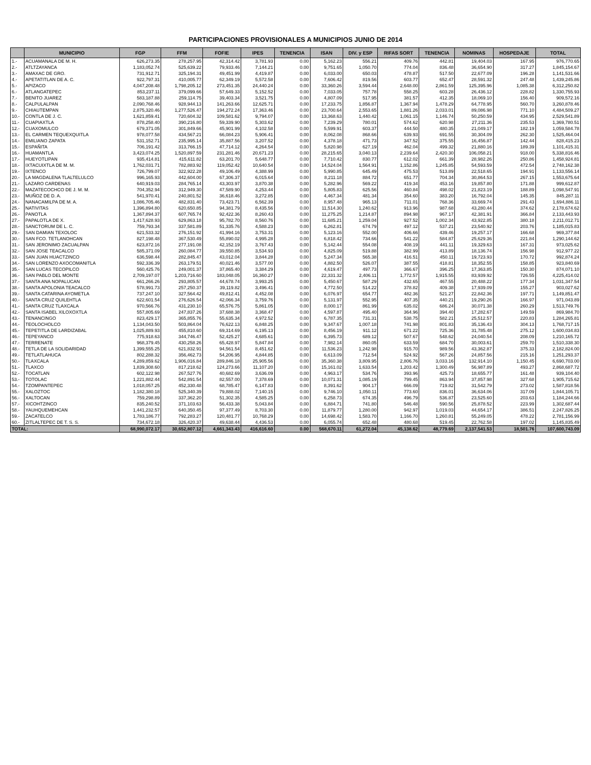PARTICIPACIONES PROVISIONALES A MUNICIPIOS JUNIO DE 2014
| | MUNICIPIO | FGP | FFM | FOFIE | IPES | TENENCIA | ISAN | DIV. y ESP | RIFAS SORT | TENENCIA | NOMINAS | HOSPEDAJE | TOTAL |
| --- | --- | --- | --- | --- | --- | --- | --- | --- | --- | --- | --- | --- | --- |
| 1.- | ACUAMANALA DE M. H. | 626,273.35 | 278,257.95 | 42,314.42 | 3,781.93 | 0.00 | 5,162.23 | 556.21 | 409.76 | 442.81 | 19,404.03 | 167.95 | 976,770.65 |
| 2.- | ATLTZAYANCA | 1,183,052.74 | 525,639.22 | 79,933.46 | 7,144.21 | 0.00 | 9,751.65 | 1,050.70 | 774.04 | 836.48 | 36,654.90 | 317.27 | 1,845,154.67 |
| 3.- | AMAXAC DE GRO. | 731,912.71 | 325,194.31 | 49,451.99 | 4,419.87 | 0.00 | 6,033.00 | 650.03 | 478.87 | 517.50 | 22,677.09 | 196.28 | 1,141,531.66 |
| 4.- | APETATITLAN DE A. C. | 922,797.31 | 410,005.77 | 62,349.19 | 5,572.58 | 0.00 | 7,606.42 | 819.56 | 603.77 | 652.47 | 28,591.32 | 247.48 | 1,439,245.86 |
| 5.- | APIZACO | 4,047,208.48 | 1,798,205.12 | 273,451.35 | 24,440.24 | 0.00 | 33,360.26 | 3,594.44 | 2,648.00 | 2,861.59 | 125,395.96 | 1,085.38 | 6,312,250.82 |
| 6.- | ATLANGATEPEC | 853,237.11 | 379,099.66 | 57,649.33 | 5,152.52 | 0.00 | 7,033.05 | 757.78 | 558.25 | 603.28 | 26,436.12 | 228.82 | 1,330,755.93 |
| 7.- | BENITO JUAREZ | 583,187.88 | 259,114.75 | 39,403.34 | 3,521.75 | 0.00 | 4,807.09 | 517.95 | 381.57 | 412.35 | 18,069.10 | 156.40 | 909,572.16 |
| 8.- | CALPULALPAN | 2,090,768.46 | 928,944.13 | 141,263.66 | 12,625.71 | 0.00 | 17,233.75 | 1,856.87 | 1,367.94 | 1,478.29 | 64,778.95 | 560.70 | 3,260,878.46 |
| 9.- | CHIAUTEMPAN | 2,875,320.46 | 1,277,526.47 | 194,272.24 | 17,363.46 | 0.00 | 23,700.64 | 2,553.65 | 1,881.26 | 2,033.01 | 89,086.98 | 771.10 | 4,484,509.27 |
| 10.- | CONTLA DE J. C. | 1,621,859.41 | 720,604.32 | 109,581.62 | 9,794.07 | 0.00 | 13,368.63 | 1,440.42 | 1,061.15 | 1,146.74 | 50,250.59 | 434.95 | 2,529,541.89 |
| 11.- | CUAPIAXTLA | 878,258.40 | 390,216.80 | 59,339.90 | 5,303.62 | 0.00 | 7,239.29 | 780.01 | 574.62 | 620.98 | 27,211.36 | 235.53 | 1,369,780.51 |
| 12.- | CUAXOMULCO | 679,371.05 | 301,849.66 | 45,901.99 | 4,102.58 | 0.00 | 5,599.91 | 603.37 | 444.50 | 480.35 | 21,049.17 | 182.19 | 1,059,584.78 |
| 13.- | EL CARMEN TEQUEXQUITLA | 978,077.58 | 434,567.21 | 66,084.23 | 5,906.41 | 0.00 | 8,062.08 | 868.66 | 639.93 | 691.55 | 30,304.09 | 262.30 | 1,525,464.04 |
| 14.- | EMILIANO ZAPATA | 531,152.71 | 235,995.14 | 35,887.56 | 3,207.52 | 0.00 | 4,378.18 | 471.73 | 347.52 | 375.55 | 16,456.87 | 142.44 | 828,415.23 |
| 15.- | ESPAÑITA | 706,191.42 | 313,766.15 | 47,714.12 | 4,264.54 | 0.00 | 5,820.98 | 627.19 | 462.04 | 499.32 | 21,880.16 | 189.39 | 1,101,415.31 |
| 16.- | HUAMANTLA | 3,423,074.25 | 1,520,897.59 | 231,281.46 | 20,671.23 | 0.00 | 28,215.65 | 3,040.13 | 2,239.64 | 2,420.30 | 106,058.21 | 918.00 | 5,338,816.46 |
| 17.- | HUEYOTLIPAN | 935,414.81 | 415,611.82 | 63,201.70 | 5,648.77 | 0.00 | 7,710.42 | 830.77 | 612.02 | 661.39 | 28,982.26 | 250.86 | 1,458,924.81 |
| 18.- | IXTACUIXTLA DE M. M. | 1,762,031.71 | 782,883.92 | 119,052.42 | 10,640.54 | 0.00 | 14,524.04 | 1,564.91 | 1,152.86 | 1,245.85 | 54,593.59 | 472.54 | 2,748,162.38 |
| 19.- | IXTENCO | 726,799.07 | 322,922.28 | 49,106.49 | 4,388.99 | 0.00 | 5,990.85 | 645.49 | 475.53 | 513.89 | 22,518.65 | 194.91 | 1,133,556.14 |
| 20.- | LA MAGDALENA TLALTELULCO | 996,165.93 | 442,604.00 | 67,306.37 | 6,015.64 | 0.00 | 8,211.18 | 884.72 | 651.77 | 704.34 | 30,864.53 | 267.15 | 1,553,675.64 |
| 21.- | LAZARO CARDENAS | 640,919.03 | 284,765.14 | 43,303.97 | 3,870.38 | 0.00 | 5,282.96 | 569.22 | 419.34 | 453.16 | 19,857.80 | 171.88 | 999,612.87 |
| 22.- | MAZATECOCHCO DE J. M. M. | 704,352.94 | 312,949.30 | 47,589.90 | 4,253.44 | 0.00 | 5,805.83 | 625.56 | 460.84 | 498.02 | 21,823.19 | 188.89 | 1,098,547.91 |
| 23.- | MUÑOZ DE D. A. | 541,970.41 | 240,801.52 | 36,618.46 | 3,272.85 | 0.00 | 4,467.34 | 481.34 | 354.60 | 383.20 | 16,792.04 | 145.35 | 845,287.11 |
| 24.- | NANACAMILPA DE M. A. | 1,086,705.46 | 482,831.40 | 73,423.71 | 6,562.39 | 0.00 | 8,957.48 | 965.13 | 711.01 | 768.36 | 33,669.74 | 291.43 | 1,694,886.11 |
| 25.- | NATIVITAS | 1,396,894.80 | 620,650.85 | 94,381.79 | 8,435.56 | 0.00 | 11,514.30 | 1,240.62 | 913.96 | 987.68 | 43,280.44 | 374.62 | 2,178,674.62 |
| 26.- | PANOTLA | 1,367,894.37 | 607,765.74 | 92,422.36 | 8,260.43 | 0.00 | 11,275.25 | 1,214.87 | 894.98 | 967.17 | 42,381.91 | 366.84 | 2,133,443.93 |
| 27.- | PAPALOTLA DE X. | 1,417,628.93 | 629,863.18 | 95,782.70 | 8,560.76 | 0.00 | 11,685.21 | 1,259.04 | 927.52 | 1,002.34 | 43,922.85 | 380.18 | 2,211,012.71 |
| 28.- | SANCTORUM DE L. C. | 759,793.34 | 337,581.89 | 51,335.76 | 4,588.23 | 0.00 | 6,262.81 | 674.79 | 497.12 | 537.21 | 23,540.92 | 203.76 | 1,185,015.83 |
| 29.- | SAN DAMIAN TEXOLOC | 621,533.32 | 276,151.92 | 41,994.16 | 3,753.31 | 0.00 | 5,123.16 | 552.00 | 406.66 | 439.46 | 19,257.17 | 166.68 | 969,377.84 |
| 30.- | SAN FCO. TETLANOHCAN | 827,198.48 | 367,530.49 | 55,890.02 | 4,995.28 | 0.00 | 6,818.42 | 734.66 | 541.22 | 584.87 | 25,629.36 | 221.84 | 1,290,144.62 |
| 31.- | SAN JERONIMO ZACUALPAN | 623,872.16 | 277,191.08 | 42,152.19 | 3,767.43 | 0.00 | 5,142.44 | 554.08 | 408.19 | 441.11 | 19,329.63 | 167.31 | 973,025.62 |
| 32.- | SAN JOSE TEACALCO | 585,371.09 | 260,084.77 | 39,550.85 | 3,534.93 | 0.00 | 4,825.09 | 519.88 | 382.99 | 413.89 | 18,136.74 | 156.98 | 912,977.22 |
| 33.- | SAN JUAN HUACTZINCO | 636,598.44 | 282,845.47 | 43,012.04 | 3,844.28 | 0.00 | 5,247.34 | 565.38 | 416.51 | 450.11 | 19,723.93 | 170.72 | 992,874.24 |
| 34.- | SAN LORENZO AXOCOMANITLA | 592,336.39 | 263,179.51 | 40,021.46 | 3,577.00 | 0.00 | 4,882.50 | 526.07 | 387.55 | 418.81 | 18,352.55 | 158.85 | 923,840.69 |
| 35.- | SAN LUCAS TECOPILCO | 560,425.76 | 249,001.37 | 37,865.40 | 3,384.29 | 0.00 | 4,619.47 | 497.73 | 366.67 | 396.25 | 17,363.85 | 150.30 | 874,071.10 |
| 36.- | SAN PABLO DEL MONTE | 2,709,197.07 | 1,203,716.60 | 183,048.05 | 16,360.27 | 0.00 | 22,331.32 | 2,406.11 | 1,772.57 | 1,915.55 | 83,939.92 | 726.55 | 4,225,414.02 |
| 37.- | SANTA ANA NOPALUCAN | 661,266.26 | 293,805.57 | 44,678.74 | 3,993.25 | 0.00 | 5,450.67 | 587.29 | 432.65 | 467.55 | 20,488.22 | 177.34 | 1,031,347.54 |
| 38.- | SANTA APOLONIA TEACALCO | 578,991.73 | 257,250.37 | 39,119.82 | 3,496.41 | 0.00 | 4,772.50 | 514.22 | 378.82 | 409.38 | 17,939.09 | 155.27 | 903,027.62 |
| 39.- | SANTA CATARINA AYOMETLA | 737,247.10 | 327,564.42 | 49,812.41 | 4,452.08 | 0.00 | 6,076.97 | 654.77 | 482.36 | 521.27 | 22,842.36 | 197.71 | 1,149,851.47 |
| 40.- | SANTA CRUZ QUILEHTLA | 622,601.54 | 276,626.54 | 42,066.34 | 3,759.76 | 0.00 | 5,131.97 | 552.95 | 407.35 | 440.21 | 19,290.26 | 166.97 | 971,043.89 |
| 41.- | SANTA CRUZ TLAXCALA | 970,566.76 | 431,230.10 | 65,576.75 | 5,861.05 | 0.00 | 8,000.17 | 861.99 | 635.02 | 686.24 | 30,071.38 | 260.29 | 1,513,749.76 |
| 42.- | SANTA ISABEL XILOXOXTLA | 557,805.69 | 247,837.26 | 37,688.38 | 3,368.47 | 0.00 | 4,597.87 | 495.40 | 364.96 | 394.40 | 17,282.67 | 149.59 | 869,984.70 |
| 43.- | TENANCINGO | 823,429.17 | 365,855.76 | 55,635.34 | 4,972.52 | 0.00 | 6,787.35 | 731.31 | 538.75 | 582.21 | 25,512.57 | 220.83 | 1,284,265.81 |
| 44.- | TEOLOCHOLCO | 1,134,043.50 | 503,864.04 | 76,622.13 | 6,848.25 | 0.00 | 9,347.67 | 1,007.18 | 741.98 | 801.83 | 35,136.43 | 304.13 | 1,768,717.15 |
| 45.- | TEPETITLA DE LARDIZABAL | 1,025,889.93 | 455,810.60 | 69,314.69 | 6,195.13 | 0.00 | 8,456.19 | 911.12 | 671.22 | 725.36 | 31,785.48 | 275.12 | 1,600,034.83 |
| 46.- | TEPEYANCO | 775,918.63 | 344,746.47 | 52,425.27 | 4,685.61 | 0.00 | 6,395.73 | 689.12 | 507.67 | 548.62 | 24,040.54 | 208.09 | 1,210,165.72 |
| 47.- | TERRENATE | 968,379.45 | 430,258.26 | 65,428.97 | 5,847.84 | 0.00 | 7,982.14 | 860.05 | 633.59 | 684.70 | 30,003.61 | 259.70 | 1,510,338.30 |
| 48.- | TETLA DE LA SOLIDARIDAD | 1,399,555.25 | 621,832.91 | 94,561.54 | 8,451.62 | 0.00 | 11,536.23 | 1,242.98 | 915.70 | 989.56 | 43,362.87 | 375.33 | 2,182,824.00 |
| 49.- | TETLATLAHUCA | 802,288.32 | 356,462.73 | 54,206.95 | 4,844.85 | 0.00 | 6,613.09 | 712.54 | 524.92 | 567.26 | 24,857.56 | 215.16 | 1,251,293.37 |
| 50.- | TLAXCALA | 4,289,859.62 | 1,906,016.84 | 289,846.18 | 25,905.56 | 0.00 | 35,360.38 | 3,809.95 | 2,806.76 | 3,033.16 | 132,914.10 | 1,150.45 | 6,690,703.00 |
| 51.- | TLAXCO | 1,839,308.60 | 817,218.62 | 124,273.66 | 11,107.20 | 0.00 | 15,161.02 | 1,633.54 | 1,203.42 | 1,300.49 | 56,987.89 | 493.27 | 2,868,687.72 |
| 52.- | TOCATLAN | 602,122.98 | 267,527.76 | 40,682.69 | 3,636.09 | 0.00 | 4,963.17 | 534.76 | 393.96 | 425.73 | 18,655.77 | 161.48 | 939,104.40 |
| 53.- | TOTOLAC | 1,221,882.44 | 542,891.54 | 82,557.00 | 7,378.69 | 0.00 | 10,071.31 | 1,085.19 | 799.45 | 863.94 | 37,857.98 | 327.68 | 1,905,715.62 |
| 54.- | TZOMPANTEPEC | 1,018,057.25 | 452,330.48 | 68,785.47 | 6,147.83 | 0.00 | 8,391.62 | 904.17 | 666.09 | 719.82 | 31,542.79 | 273.02 | 1,587,818.56 |
| 55.- | XALOZTOC | 1,182,380.18 | 525,340.39 | 79,888.02 | 7,140.15 | 0.00 | 9,746.10 | 1,050.11 | 773.60 | 836.01 | 36,634.06 | 317.09 | 1,844,105.71 |
| 56.- | XALTOCAN | 759,298.89 | 337,362.20 | 51,302.35 | 4,585.25 | 0.00 | 6,258.73 | 674.35 | 496.79 | 536.87 | 23,525.60 | 203.63 | 1,184,244.66 |
| 57.- | XICOHTZINCO | 835,240.52 | 371,103.63 | 56,433.38 | 5,043.84 | 0.00 | 6,884.71 | 741.80 | 546.48 | 590.56 | 25,878.52 | 223.99 | 1,302,687.44 |
| 58.- | YAUHQUEMEHCAN | 1,441,232.57 | 640,350.45 | 97,377.49 | 8,703.30 | 0.00 | 11,879.77 | 1,280.00 | 942.97 | 1,019.03 | 44,654.17 | 386.51 | 2,247,826.25 |
| 59.- | ZACATELCO | 1,783,186.77 | 792,283.27 | 120,481.77 | 10,768.29 | 0.00 | 14,698.42 | 1,583.70 | 1,166.70 | 1,260.81 | 55,249.05 | 478.22 | 2,781,156.99 |
| 60.- | ZITLALTEPEC DE T. S. S. | 734,672.18 | 326,420.37 | 49,638.44 | 4,436.53 | 0.00 | 6,055.74 | 652.48 | 480.68 | 519.45 | 22,762.58 | 197.02 | 1,145,835.49 |
| TOTAL: | | 68,990,072.17 | 30,652,807.12 | 4,661,343.43 | 416,616.60 | 0.00 | 568,670.11 | 61,272.04 | 45,138.62 | 48,779.69 | 2,137,541.53 | 18,501.76 | 107,600,743.09 |